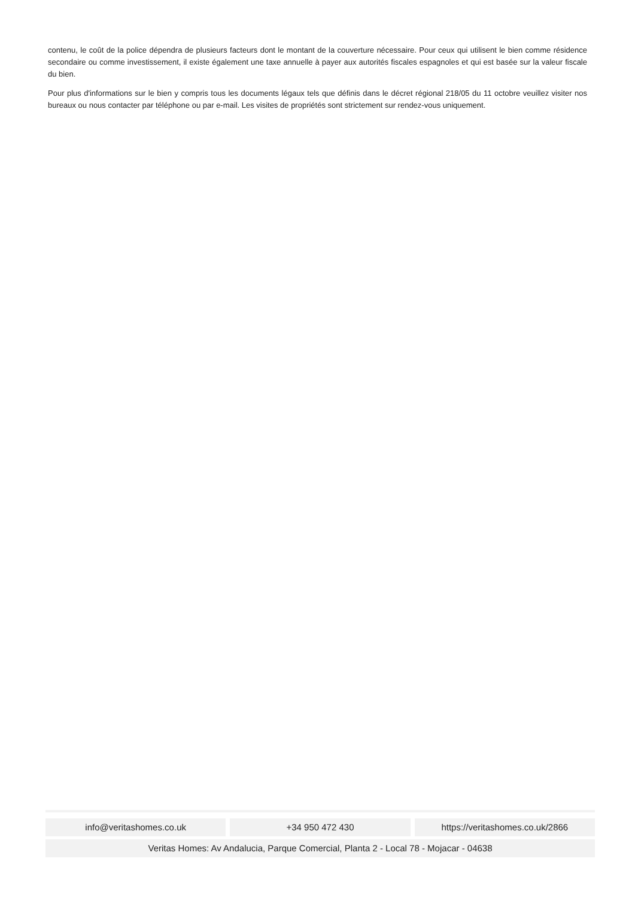contenu, le coût de la police dépendra de plusieurs facteurs dont le montant de la couverture nécessaire. Pour ceux qui utilisent le bien comme résidence secondaire ou comme investissement, il existe également une taxe annuelle à payer aux autorités fiscales espagnoles et qui est basée sur la valeur fiscale du bien.
Pour plus d'informations sur le bien y compris tous les documents légaux tels que définis dans le décret régional 218/05 du 11 octobre veuillez visiter nos bureaux ou nous contacter par téléphone ou par e-mail. Les visites de propriétés sont strictement sur rendez-vous uniquement.
info@veritashomes.co.uk +34 950 472 430 https://veritashomes.co.uk/2866
Veritas Homes: Av Andalucia, Parque Comercial, Planta 2 - Local 78 - Mojacar - 04638